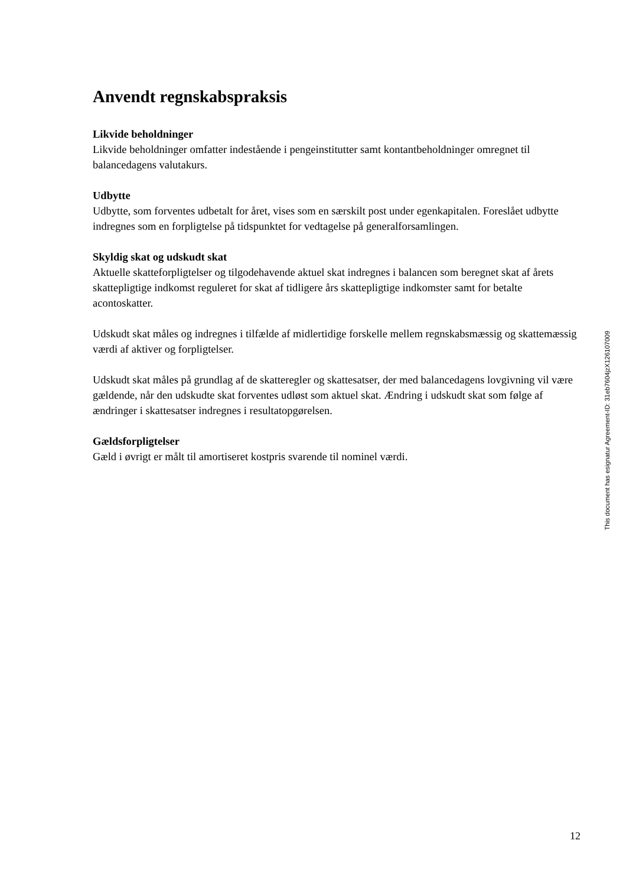Anvendt regnskabspraksis
Likvide beholdninger
Likvide beholdninger omfatter indestående i pengeinstitutter samt kontantbeholdninger omregnet til balancedagens valutakurs.
Udbytte
Udbytte, som forventes udbetalt for året, vises som en særskilt post under egenkapitalen. Foreslået udbytte indregnes som en forpligtelse på tidspunktet for vedtagelse på generalforsamlingen.
Skyldig skat og udskudt skat
Aktuelle skatteforpligtelser og tilgodehavende aktuel skat indregnes i balancen som beregnet skat af årets skattepligtige indkomst reguleret for skat af tidligere års skattepligtige indkomster samt for betalte acontoskatter.
Udskudt skat måles og indregnes i tilfælde af midlertidige forskelle mellem regnskabsmæssig og skattemæssig værdi af aktiver og forpligtelser.
Udskudt skat måles på grundlag af de skatteregler og skattesatser, der med balancedagens lovgivning vil være gældende, når den udskudte skat forventes udløst som aktuel skat. Ændring i udskudt skat som følge af ændringer i skattesatser indregnes i resultatopgørelsen.
Gældsforpligtelser
Gæld i øvrigt er målt til amortiseret kostpris svarende til nominel værdi.
This document has esignatur Agreement-ID: 31eb7604jzX126107009
12